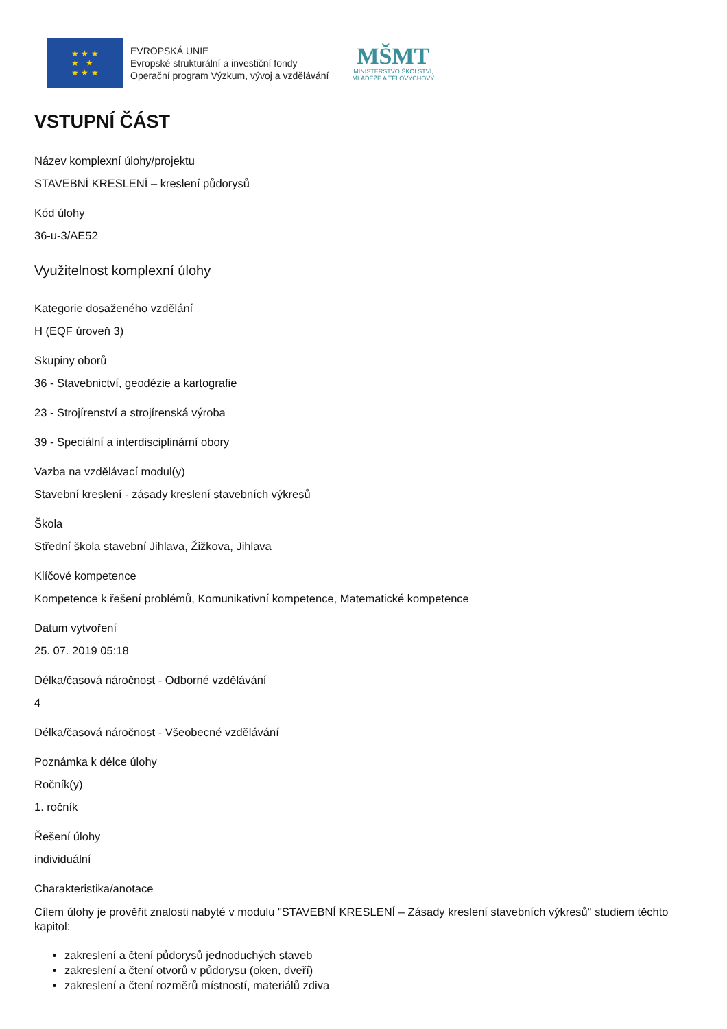★ ★ ★
★ ★
★ ★ ★
EVROPSKÁ UNIE
Evropské strukturální a investiční fondy
Operační program Výzkum, vývoj a vzdělávání
MŠMT
MINISTERSTVO ŠKOLSTVÍ,
MLÁDEŽE A TĚLOVÝCHOVY
VSTUPNÍ ČÁST
Název komplexní úlohy/projektu
STAVEBNÍ KRESLENÍ – kreslení půdorysů
Kód úlohy
36-u-3/AE52
Využitelnost komplexní úlohy
Kategorie dosaženého vzdělání
H (EQF úroveň 3)
Skupiny oborů
36 - Stavebnictví, geodézie a kartografie
23 - Strojírenství a strojírenská výroba
39 - Speciální a interdisciplinární obory
Vazba na vzdělávací modul(y)
Stavební kreslení - zásady kreslení stavebních výkresů
Škola
Střední škola stavební Jihlava, Žižkova, Jihlava
Klíčové kompetence
Kompetence k řešení problémů, Komunikativní kompetence, Matematické kompetence
Datum vytvoření
25. 07. 2019 05:18
Délka/časová náročnost - Odborné vzdělávání
4
Délka/časová náročnost - Všeobecné vzdělávání
Poznámka k délce úlohy
Ročník(y)
1. ročník
Řešení úlohy
individuální
Charakteristika/anotace
Cílem úlohy je prověřit znalosti nabyté v modulu "STAVEBNÍ KRESLENÍ – Zásady kreslení stavebních výkresů" studiem těchto kapitol:
zakreslení a čtení půdorysů jednoduchých staveb
zakreslení a čtení otvorů v půdorysu (oken, dveří)
zakreslení a čtení rozměrů místností, materiálů zdiva